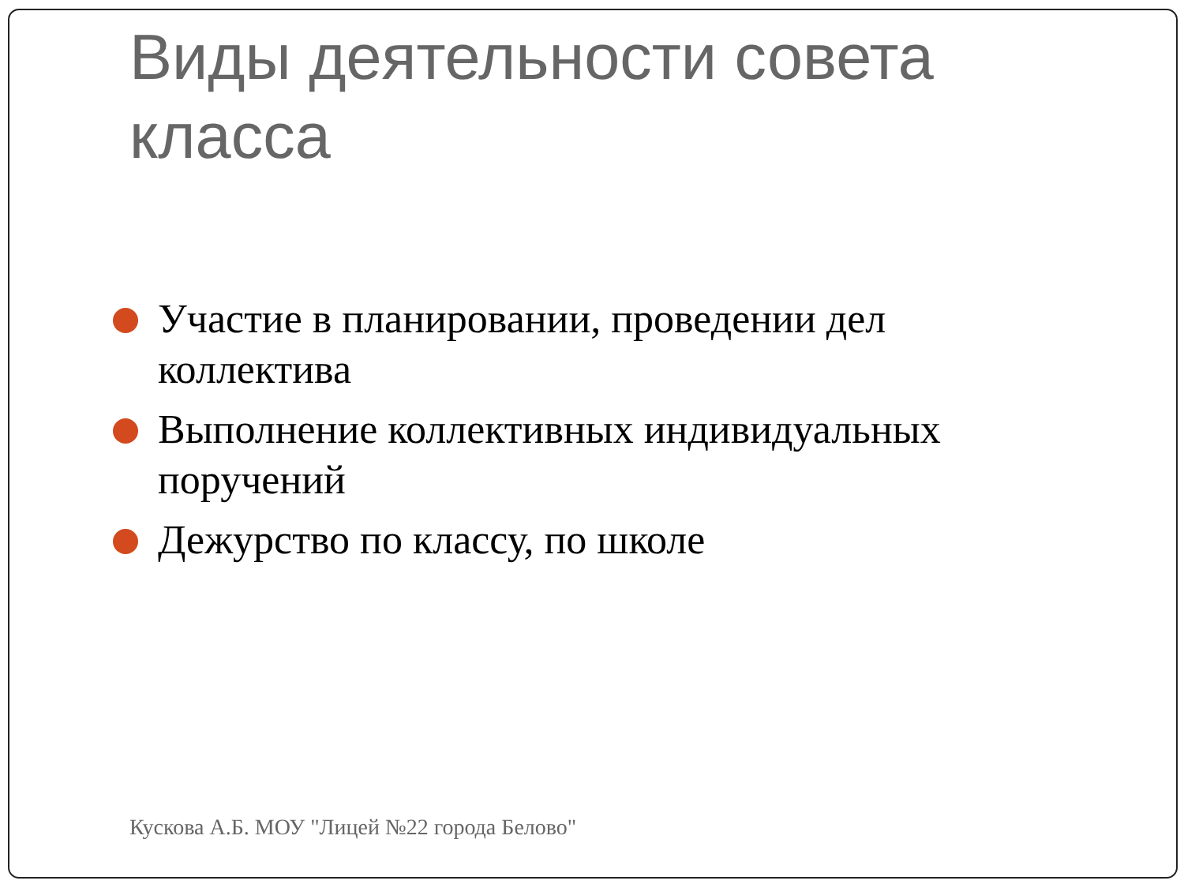Виды деятельности совета класса
Участие в планировании, проведении дел коллектива
Выполнение коллективных индивидуальных поручений
Дежурство по классу, по школе
Кускова А.Б. МОУ "Лицей №22 города Белово"